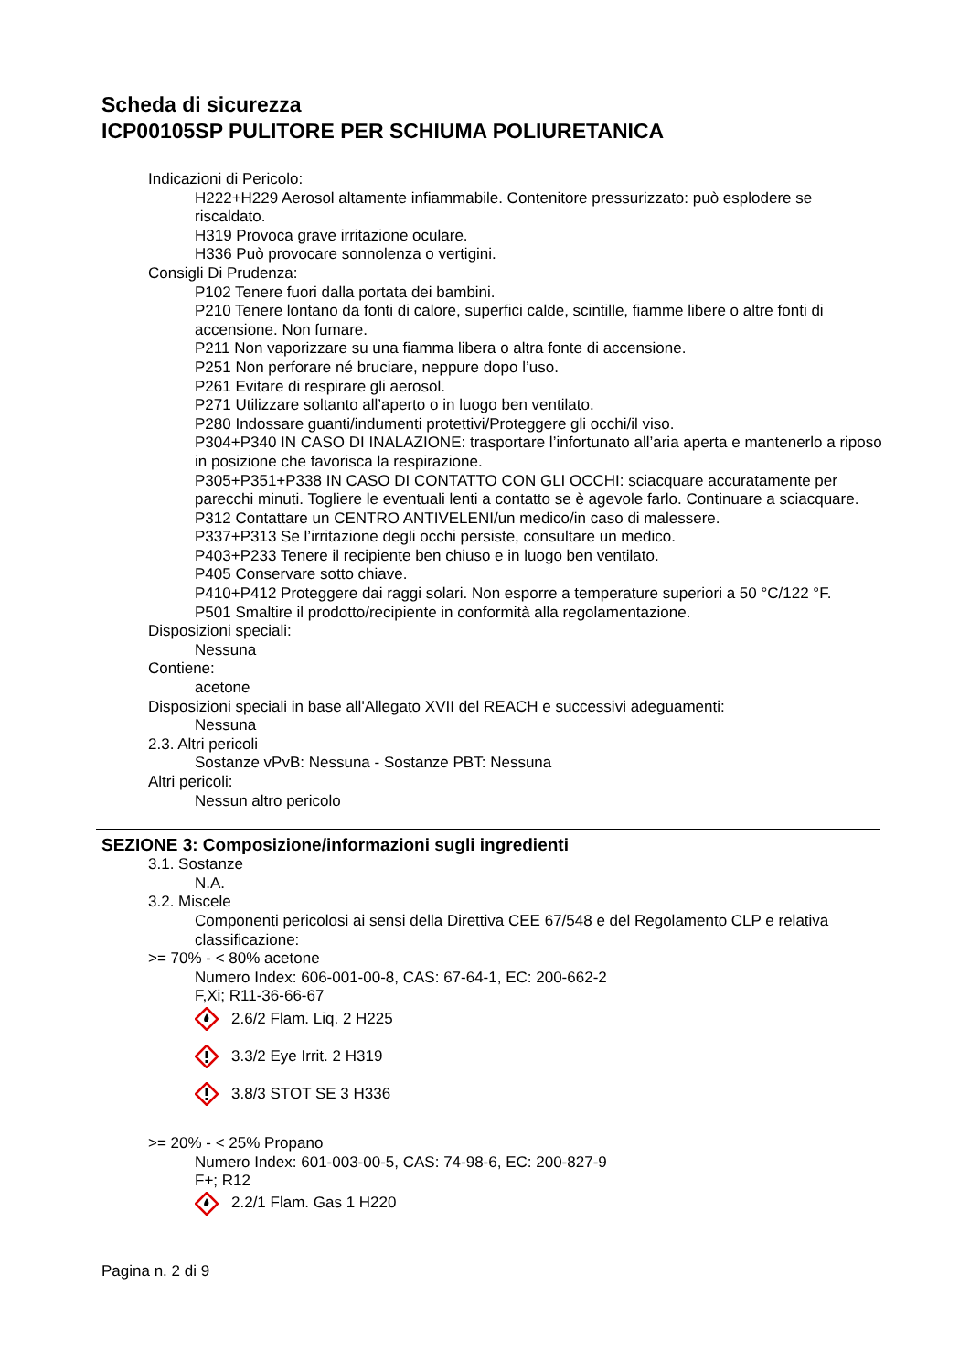Scheda di sicurezza
ICP00105SP PULITORE PER SCHIUMA POLIURETANICA
Indicazioni di Pericolo:
H222+H229 Aerosol altamente infiammabile. Contenitore pressurizzato: può esplodere se riscaldato.
H319 Provoca grave irritazione oculare.
H336 Può provocare sonnolenza o vertigini.
Consigli Di Prudenza:
P102 Tenere fuori dalla portata dei bambini.
P210 Tenere lontano da fonti di calore, superfici calde, scintille, fiamme libere o altre fonti di accensione. Non fumare.
P211 Non vaporizzare su una fiamma libera o altra fonte di accensione.
P251 Non perforare né bruciare, neppure dopo l’uso.
P261 Evitare di respirare gli aerosol.
P271 Utilizzare soltanto all’aperto o in luogo ben ventilato.
P280 Indossare guanti/indumenti protettivi/Proteggere gli occhi/il viso.
P304+P340 IN CASO DI INALAZIONE: trasportare l’infortunato all’aria aperta e mantenerlo a riposo in posizione che favorisca la respirazione.
P305+P351+P338 IN CASO DI CONTATTO CON GLI OCCHI: sciacquare accuratamente per parecchi minuti. Togliere le eventuali lenti a contatto se è agevole farlo. Continuare a sciacquare.
P312 Contattare un CENTRO ANTIVELENI/un medico/in caso di malessere.
P337+P313 Se l’irritazione degli occhi persiste, consultare un medico.
P403+P233 Tenere il recipiente ben chiuso e in luogo ben ventilato.
P405 Conservare sotto chiave.
P410+P412 Proteggere dai raggi solari. Non esporre a temperature superiori a 50 °C/122 °F.
P501 Smaltire il prodotto/recipiente in conformità alla regolamentazione.
Disposizioni speciali:
Nessuna
Contiene:
acetone
Disposizioni speciali in base all'Allegato XVII del REACH e successivi adeguamenti:
Nessuna
2.3. Altri pericoli
Sostanze vPvB: Nessuna - Sostanze PBT: Nessuna
Altri pericoli:
Nessun altro pericolo
SEZIONE 3: Composizione/informazioni sugli ingredienti
3.1. Sostanze
N.A.
3.2. Miscele
Componenti pericolosi ai sensi della Direttiva CEE 67/548 e del Regolamento CLP e relativa classificazione:
>= 70% - < 80% acetone
Numero Index: 606-001-00-8, CAS: 67-64-1, EC: 200-662-2
F,Xi; R11-36-66-67
2.6/2 Flam. Liq. 2 H225
3.3/2 Eye Irrit. 2 H319
3.8/3 STOT SE 3 H336
>= 20% - < 25% Propano
Numero Index: 601-003-00-5, CAS: 74-98-6, EC: 200-827-9
F+; R12
2.2/1 Flam. Gas 1 H220
Pagina n. 2 di 9